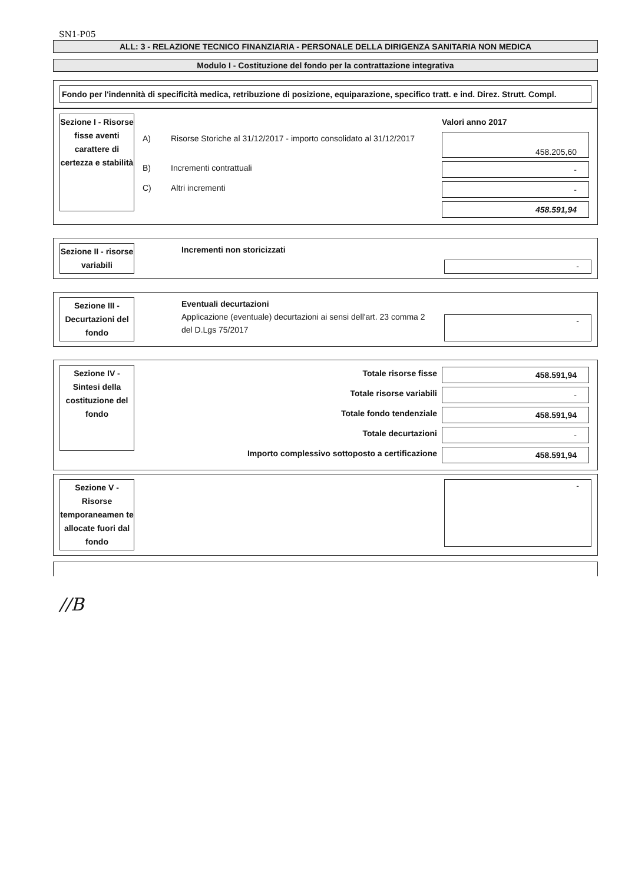SN1-P05
ALL: 3 - RELAZIONE TECNICO FINANZIARIA - PERSONALE DELLA DIRIGENZA SANITARIA NON MEDICA
Modulo I - Costituzione del fondo per la contrattazione integrativa
Fondo per l'indennità di specificità medica, retribuzione di posizione, equiparazione, specifico tratt. e ind. Direz. Strutt. Compl.
Sezione I - Risorse fisse aventi carattere di certezza e stabilità
| | | Valori anno 2017 |
| A) | Risorse Storiche al 31/12/2017 - importo consolidato al 31/12/2017 | 458.205,60 |
| B) | Incrementi contrattuali | - |
| C) | Altri incrementi | - |
| | | 458.591,94 |
Sezione II - risorse variabili
Incrementi non storicizzati
-
Sezione III - Decurtazioni del fondo
Eventuali decurtazioni
Applicazione (eventuale) decurtazioni ai sensi dell'art. 23 comma 2 del D.Lgs 75/2017
-
Sezione IV - Sintesi della costituzione del fondo
| Totale risorse fisse | 458.591,94 |
| Totale risorse variabili | - |
| Totale fondo tendenziale | 458.591,94 |
| Totale decurtazioni | - |
| Importo complessivo sottoposto a certificazione | 458.591,94 |
Sezione V - Risorse temporaneamen te allocate fuori dal fondo
-
//B